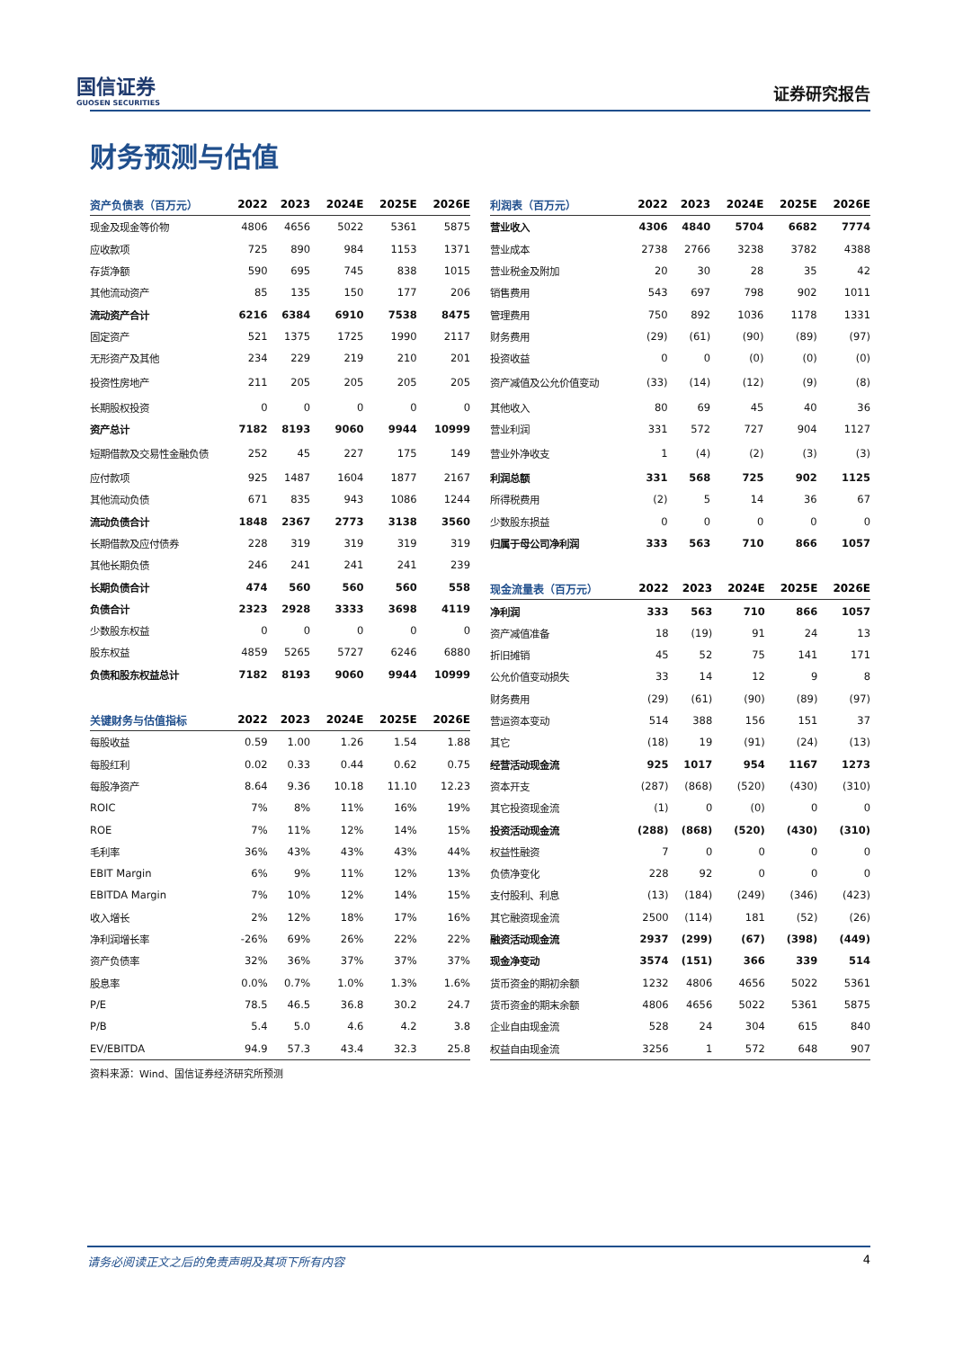国信证券
GUOSEN SECURITIES
证券研究报告
财务预测与估值
| 资产负债表（百万元） | 2022 | 2023 | 2024E | 2025E | 2026E |
| --- | --- | --- | --- | --- | --- |
| 现金及现金等价物 | 4806 | 4656 | 5022 | 5361 | 5875 |
| 应收款项 | 725 | 890 | 984 | 1153 | 1371 |
| 存货净额 | 590 | 695 | 745 | 838 | 1015 |
| 其他流动资产 | 85 | 135 | 150 | 177 | 206 |
| 流动资产合计 | 6216 | 6384 | 6910 | 7538 | 8475 |
| 固定资产 | 521 | 1375 | 1725 | 1990 | 2117 |
| 无形资产及其他 | 234 | 229 | 219 | 210 | 201 |
| 投资性房地产 | 211 | 205 | 205 | 205 | 205 |
| 长期股权投资 | 0 | 0 | 0 | 0 | 0 |
| 资产总计 | 7182 | 8193 | 9060 | 9944 | 10999 |
| 短期借款及交易性金融负债 | 252 | 45 | 227 | 175 | 149 |
| 应付款项 | 925 | 1487 | 1604 | 1877 | 2167 |
| 其他流动负债 | 671 | 835 | 943 | 1086 | 1244 |
| 流动负债合计 | 1848 | 2367 | 2773 | 3138 | 3560 |
| 长期借款及应付债券 | 228 | 319 | 319 | 319 | 319 |
| 其他长期负债 | 246 | 241 | 241 | 241 | 239 |
| 长期负债合计 | 474 | 560 | 560 | 560 | 558 |
| 负债合计 | 2323 | 2928 | 3333 | 3698 | 4119 |
| 少数股东权益 | 0 | 0 | 0 | 0 | 0 |
| 股东权益 | 4859 | 5265 | 5727 | 6246 | 6880 |
| 负债和股东权益总计 | 7182 | 8193 | 9060 | 9944 | 10999 |
| 关键财务与估值指标 | 2022 | 2023 | 2024E | 2025E | 2026E |
| --- | --- | --- | --- | --- | --- |
| 每股收益 | 0.59 | 1.00 | 1.26 | 1.54 | 1.88 |
| 每股红利 | 0.02 | 0.33 | 0.44 | 0.62 | 0.75 |
| 每股净资产 | 8.64 | 9.36 | 10.18 | 11.10 | 12.23 |
| ROIC | 7% | 8% | 11% | 16% | 19% |
| ROE | 7% | 11% | 12% | 14% | 15% |
| 毛利率 | 36% | 43% | 43% | 43% | 44% |
| EBIT Margin | 6% | 9% | 11% | 12% | 13% |
| EBITDA Margin | 7% | 10% | 12% | 14% | 15% |
| 收入增长 | 2% | 12% | 18% | 17% | 16% |
| 净利润增长率 | -26% | 69% | 26% | 22% | 22% |
| 资产负债率 | 32% | 36% | 37% | 37% | 37% |
| 股息率 | 0.0% | 0.7% | 1.0% | 1.3% | 1.6% |
| P/E | 78.5 | 46.5 | 36.8 | 30.2 | 24.7 |
| P/B | 5.4 | 5.0 | 4.6 | 4.2 | 3.8 |
| EV/EBITDA | 94.9 | 57.3 | 43.4 | 32.3 | 25.8 |
资料来源：Wind、国信证券经济研究所预测
| 利润表（百万元） | 2022 | 2023 | 2024E | 2025E | 2026E |
| --- | --- | --- | --- | --- | --- |
| 营业收入 | 4306 | 4840 | 5704 | 6682 | 7774 |
| 营业成本 | 2738 | 2766 | 3238 | 3782 | 4388 |
| 营业税金及附加 | 20 | 30 | 28 | 35 | 42 |
| 销售费用 | 543 | 697 | 798 | 902 | 1011 |
| 管理费用 | 750 | 892 | 1036 | 1178 | 1331 |
| 财务费用 | (29) | (61) | (90) | (89) | (97) |
| 投资收益 | 0 | 0 | (0) | (0) | (0) |
| 资产减值及公允价值变动 | (33) | (14) | (12) | (9) | (8) |
| 其他收入 | 80 | 69 | 45 | 40 | 36 |
| 营业利润 | 331 | 572 | 727 | 904 | 1127 |
| 营业外净收支 | 1 | (4) | (2) | (3) | (3) |
| 利润总额 | 331 | 568 | 725 | 902 | 1125 |
| 所得税费用 | (2) | 5 | 14 | 36 | 67 |
| 少数股东损益 | 0 | 0 | 0 | 0 | 0 |
| 归属于母公司净利润 | 333 | 563 | 710 | 866 | 1057 |
| 现金流量表（百万元） | 2022 | 2023 | 2024E | 2025E | 2026E |
| --- | --- | --- | --- | --- | --- |
| 净利润 | 333 | 563 | 710 | 866 | 1057 |
| 资产减值准备 | 18 | (19) | 91 | 24 | 13 |
| 折旧摊销 | 45 | 52 | 75 | 141 | 171 |
| 公允价值变动损失 | 33 | 14 | 12 | 9 | 8 |
| 财务费用 | (29) | (61) | (90) | (89) | (97) |
| 营运资本变动 | 514 | 388 | 156 | 151 | 37 |
| 其它 | (18) | 19 | (91) | (24) | (13) |
| 经营活动现金流 | 925 | 1017 | 954 | 1167 | 1273 |
| 资本开支 | (287) | (868) | (520) | (430) | (310) |
| 其它投资现金流 | (1) | 0 | (0) | 0 | 0 |
| 投资活动现金流 | (288) | (868) | (520) | (430) | (310) |
| 权益性融资 | 7 | 0 | 0 | 0 | 0 |
| 负债净变化 | 228 | 92 | 0 | 0 | 0 |
| 支付股利、利息 | (13) | (184) | (249) | (346) | (423) |
| 其它融资现金流 | 2500 | (114) | 181 | (52) | (26) |
| 融资活动现金流 | 2937 | (299) | (67) | (398) | (449) |
| 现金净变动 | 3574 | (151) | 366 | 339 | 514 |
| 货币资金的期初余额 | 1232 | 4806 | 4656 | 5022 | 5361 |
| 货币资金的期末余额 | 4806 | 4656 | 5022 | 5361 | 5875 |
| 企业自由现金流 | 528 | 24 | 304 | 615 | 840 |
| 权益自由现金流 | 3256 | 1 | 572 | 648 | 907 |
请务必阅读正文之后的免责声明及其项下所有内容 4